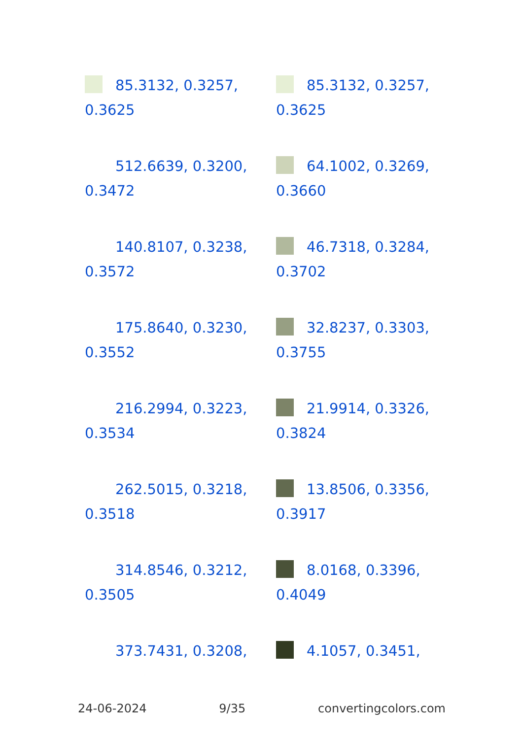85.3132, 0.3257,
0.3625
85.3132, 0.3257,
0.3625
512.6639, 0.3200,
0.3472
64.1002, 0.3269,
0.3660
140.8107, 0.3238,
0.3572
46.7318, 0.3284,
0.3702
175.8640, 0.3230,
0.3552
32.8237, 0.3303,
0.3755
216.2994, 0.3223,
0.3534
21.9914, 0.3326,
0.3824
262.5015, 0.3218,
0.3518
13.8506, 0.3356,
0.3917
314.8546, 0.3212,
0.3505
8.0168, 0.3396,
0.4049
373.7431, 0.3208,
4.1057, 0.3451,
24-06-2024 9/35 convertingcolors.com